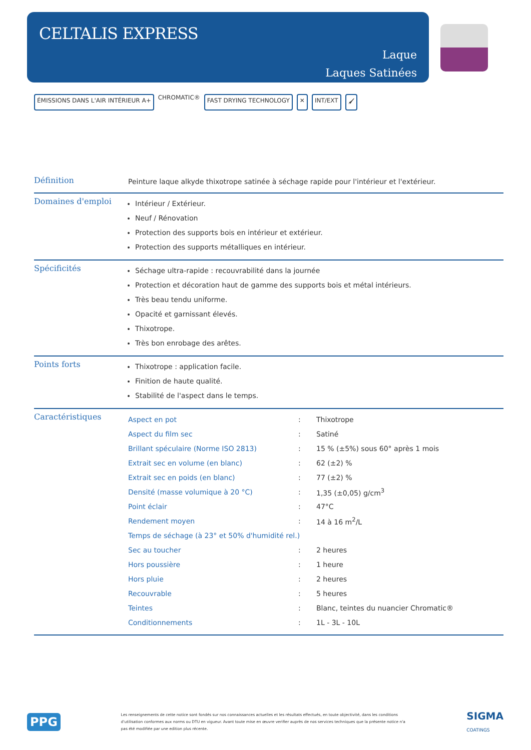CELTALIS EXPRESS
Laque
Laques Satinées
ÉMISSIONS DANS L'AIR INTÉRIEUR A+
CHROMATIC®
FAST DRYING TECHNOLOGY ✕ INT/EXT 🖌
Définition
Peinture laque alkyde thixotrope satinée à séchage rapide pour l'intérieur et l'extérieur.
Domaines d'emploi
Intérieur / Extérieur.
Neuf / Rénovation
Protection des supports bois en intérieur et extérieur.
Protection des supports métalliques en intérieur.
Spécificités
Séchage ultra-rapide : recouvrabilité dans la journée
Protection et décoration haut de gamme des supports bois et métal intérieurs.
Très beau tendu uniforme.
Opacité et garnissant élevés.
Thixotrope.
Très bon enrobage des arêtes.
Points forts
Thixotrope : application facile.
Finition de haute qualité.
Stabilité de l'aspect dans le temps.
Caractéristiques
| Aspect en pot | : | Thixotrope |
| Aspect du film sec | : | Satiné |
| Brillant spéculaire (Norme ISO 2813) | : | 15 % (±5%) sous 60° après 1 mois |
| Extrait sec en volume (en blanc) | : | 62 (±2) % |
| Extrait sec en poids (en blanc) | : | 77 (±2) % |
| Densité (masse volumique à 20 °C) | : | 1,35 (±0,05) g/cm<sup>3</sup> |
| Point éclair | : | 47°C |
| Rendement moyen | : | 14 à 16 m<sup>2</sup>/L |
| Temps de séchage (à 23° et 50% d'humidité rel.) | | |
| Sec au toucher | : | 2 heures |
| Hors poussière | : | 1 heure |
| Hors pluie | : | 2 heures |
| Recouvrable | : | 5 heures |
| Teintes | : | Blanc, teintes du nuancier Chromatic® |
| Conditionnements | : | 1L - 3L - 10L |
PPG
Les renseignements de cette notice sont fondés sur nos connaissances actuelles et les résultats effectués, en toute objectivité, dans les conditions d'utilisation conformes aux norms ou DTU en vigueur. Avant toute mise en œuvre verifier auprès de nos services techniques que la présente notice n'a pas été modifiée par une edition plus récente.
SIGMA
COATINGS